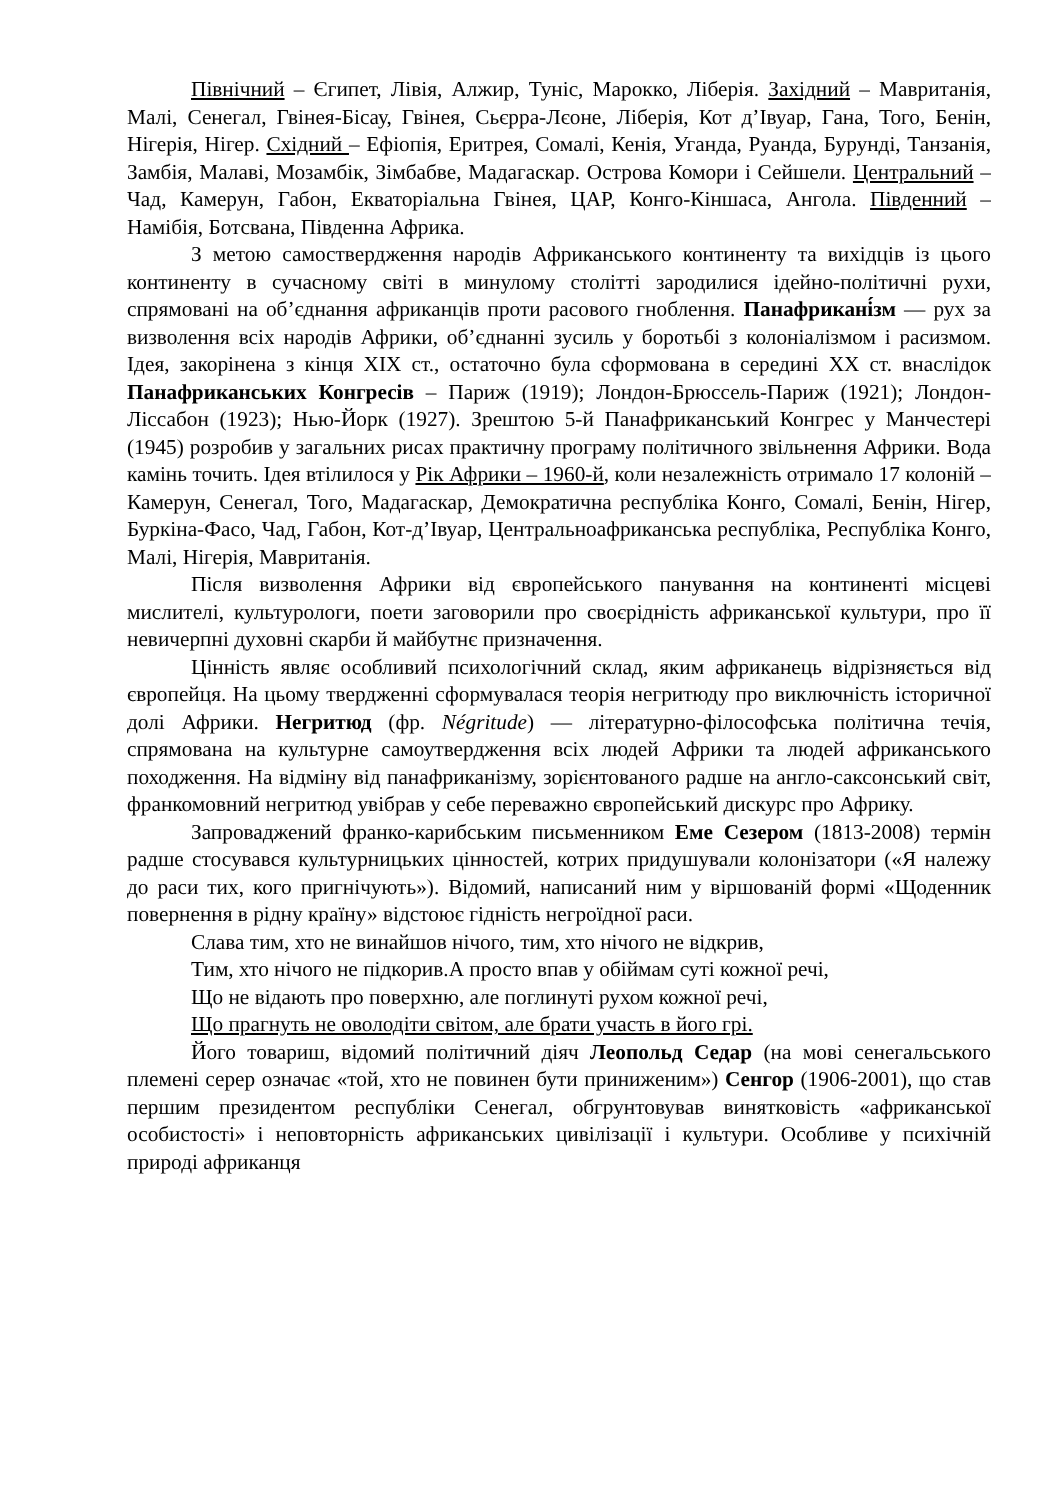Північний – Єгипет, Лівія, Алжир, Туніс, Марокко, Ліберія. Західний – Мавританія, Малі, Сенегал, Гвінея-Бісау, Гвінея, Сьєрра-Лєоне, Ліберія, Кот д’Івуар, Гана, Того, Бенін, Нігерія, Нігер. Східний – Ефіопія, Еритрея, Сомалі, Кенія, Уганда, Руанда, Бурунді, Танзанія, Замбія, Малаві, Мозамбік, Зімбабве, Мадагаскар. Острова Комори і Сейшели. Центральний – Чад, Камерун, Габон, Екваторіальна Гвінея, ЦАР, Конго-Кіншаса, Ангола. Південний – Намібія, Ботсвана, Південна Африка.
З метою самоствердження народів Африканського континенту та вихідців із цього континенту в сучасному світі в минулому столітті зародилися ідейно-політичні рухи, спрямовані на об’єднання африканців проти расового гноблення. Панафрикані́зм — рух за визволення всіх народів Африки, об’єднанні зусиль у боротьбі з колоніалізмом і расизмом. Ідея, закорінена з кінця XIX ст., остаточно була сформована в середині XX ст. внаслідок Панафриканських Конгресів – Париж (1919); Лондон-Брюссель-Париж (1921); Лондон-Ліссабон (1923); Нью-Йорк (1927). Зрештою 5-й Панафриканський Конгрес у Манчестері (1945) розробив у загальних рисах практичну програму політичного звільнення Африки. Вода камінь точить. Ідея втілилося у Рік Африки – 1960-й, коли незалежність отримало 17 колоній – Камерун, Сенегал, Того, Мадагаскар, Демократична республіка Конго, Сомалі, Бенін, Нігер, Буркіна-Фасо, Чад, Габон, Кот-д’Івуар, Центральноафриканська республіка, Республіка Конго, Малі, Нігерія, Мавританія.
Після визволення Африки від європейського панування на континенті місцеві мислителі, культурологи, поети заговорили про своєрідність африканської культури, про її невичерпні духовні скарби й майбутнє призначення.
Цінність являє особливий психологічний склад, яким африканець відрізняється від європейця. На цьому твердженні сформувалася теорія негритюду про виключність історичної долі Африки. Негритюд (фр. Négritude) — літературно-філософська політична течія, спрямована на культурне самоутвердження всіх людей Африки та людей африканського походження. На відміну від панафриканізму, зорієнтованого радше на англо-саксонський світ, франкомовний негритюд увібрав у себе переважно європейський дискурс про Африку.
Запроваджений франко-карибським письменником Еме Сезером (1813-2008) термін радше стосувався культурницьких цінностей, котрих придушували колонізатори («Я належу до раси тих, кого пригнічують»). Відомий, написаний ним у віршованій формі «Щоденник повернення в рідну країну» відстоює гідність негроїдної раси.
Слава тим, хто не винайшов нічого, тим, хто нічого не відкрив,
Тим, хто нічого не підкорив.А просто впав у обіймам суті кожної речі,
Що не відають про поверхню, але поглинуті рухом кожної речі,
Що прагнуть не оволодіти світом, але брати участь в його грі.
Його товариш, відомий політичний діяч Леопольд Седар (на мові сенегальського племені серер означає «той, хто не повинен бути приниженим») Сенгор (1906-2001), що став першим президентом республіки Сенегал, обгрунтовував винятковість «африканської особистості» і неповторність африканських цивілізації і культури. Особливе у психічній природі африканця